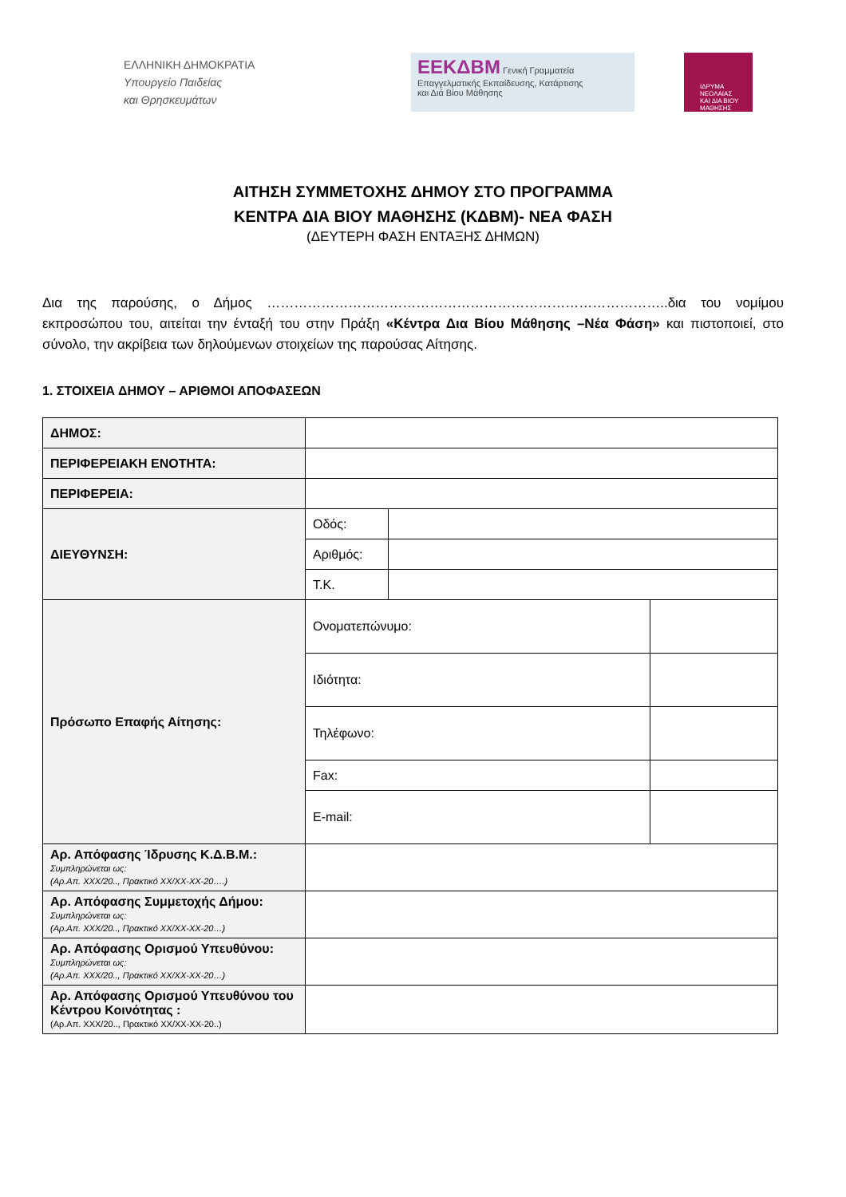ΕΛΛΗΝΙΚΗ ΔΗΜΟΚΡΑΤΙΑ
Υπουργείο Παιδείας
και Θρησκευμάτων
ΕΕΚΔΒΜ Γενική Γραμματεία
Επαγγελματικής Εκπαίδευσης, Κατάρτισης
και Διά Βίου Μάθησης
ΙΔΡΥΜΑ
ΝΕΟΛΑΙΑΣ
ΚΑΙ ΔΙΑ ΒΙΟΥ
ΜΑΘΗΣΗΣ
ΑΙΤΗΣΗ ΣΥΜΜΕΤΟΧΗΣ ΔΗΜΟΥ ΣΤΟ ΠΡΟΓΡΑΜΜΑ
ΚΕΝΤΡΑ ΔΙΑ ΒΙΟΥ ΜΑΘΗΣΗΣ (ΚΔΒΜ)- ΝΕΑ ΦΑΣΗ
(ΔΕΥΤΕΡΗ ΦΑΣΗ ΕΝΤΑΞΗΣ ΔΗΜΩΝ)
Δια της παρούσης, ο Δήμος ……………………………………………………………………………..δια του νομίμου εκπροσώπου του, αιτείται την ένταξή του στην Πράξη «Κέντρα Δια Βίου Μάθησης –Νέα Φάση» και πιστοποιεί, στο σύνολο, την ακρίβεια των δηλούμενων στοιχείων της παρούσας Αίτησης.
1. ΣΤΟΙΧΕΙΑ ΔΗΜΟΥ – ΑΡΙΘΜΟΙ ΑΠΟΦΑΣΕΩΝ
| ΔΗΜΟΣ: | | | |
| ΠΕΡΙΦΕΡΕΙΑΚΗ ΕΝΟΤΗΤΑ: | | | |
| ΠΕΡΙΦΕΡΕΙΑ: | | | |
| ΔΙΕΥΘΥΝΣΗ: | Οδός: | | |
| | Αριθμός: | | |
| | Τ.Κ. | | |
| Πρόσωπο Επαφής Αίτησης: | Ονοματεπώνυμο: | | |
| | Ιδιότητα: | | |
| | Τηλέφωνο: | | |
| | Fax: | | |
| | E-mail: | | |
| Αρ. Απόφασης Ίδρυσης Κ.Δ.Β.Μ.: Συμπληρώνεται ως: (Αρ.Απ. ΧΧΧ/20.., Πρακτικό ΧΧ/ΧΧ-ΧΧ-20….) | | | |
| Αρ. Απόφασης Συμμετοχής Δήμου: Συμπληρώνεται ως: (Αρ.Απ. ΧΧΧ/20.., Πρακτικό ΧΧ/ΧΧ-ΧΧ-20…) | | | |
| Αρ. Απόφασης Ορισμού Υπευθύνου: Συμπληρώνεται ως: (Αρ.Απ. ΧΧΧ/20.., Πρακτικό ΧΧ/ΧΧ-ΧΧ-20…) | | | |
| Αρ. Απόφασης Ορισμού Υπευθύνου του Κέντρου Κοινότητας : (Αρ.Απ. ΧΧΧ/20.., Πρακτικό ΧΧ/ΧΧ-ΧΧ-20..) | | | |